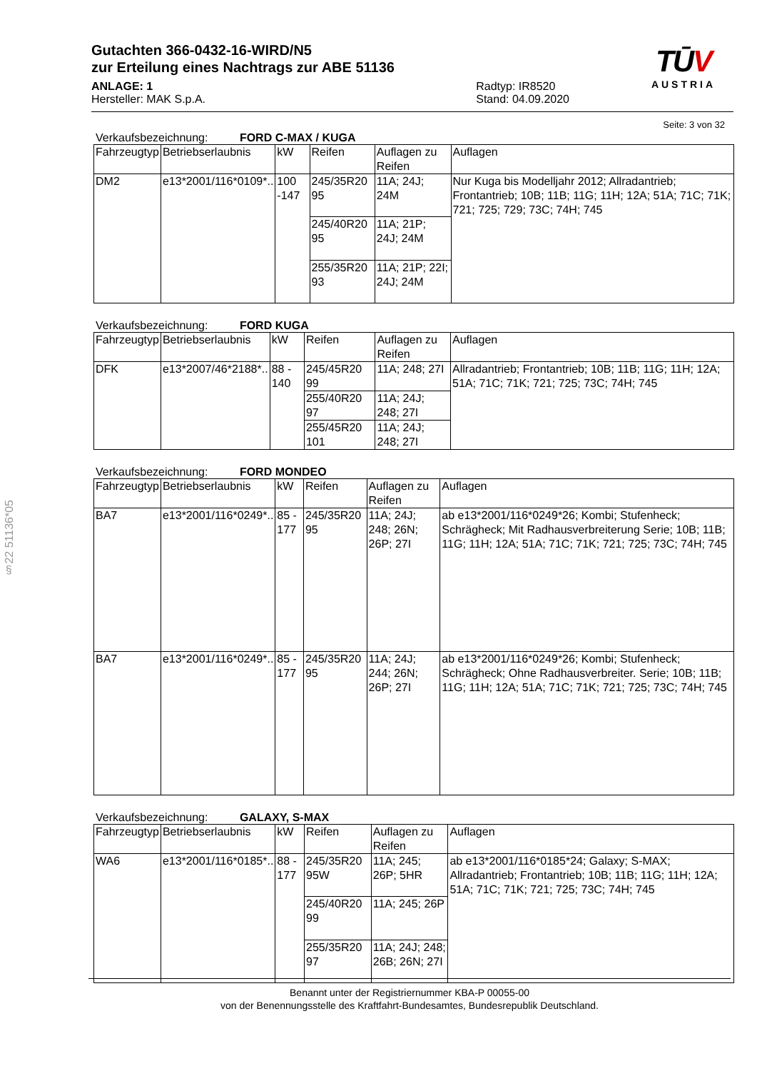§22 51136*05
TŪV
AUSTRIA
Gutachten 366-0432-16-WIRD/N5
zur Erteilung eines Nachtrags zur ABE 51136
ANLAGE: 1
Hersteller: MAK S.p.A.
Radtyp: IR8520
Stand: 04.09.2020
Seite: 3 von 32
Verkaufsbezeichnung: FORD C-MAX / KUGA
| Fahrzeugtyp | Betriebserlaubnis | kW | Reifen | Auflagen zu Reifen | Auflagen |
| --- | --- | --- | --- | --- | --- |
| DM2 | e13*2001/116*0109*.. | 100 -147 | 245/35R20 95 | 11A; 24J; 24M | Nur Kuga bis Modelljahr 2012; Allradantrieb; Frontantrieb; 10B; 11B; 11G; 11H; 12A; 51A; 71C; 71K; 721; 725; 729; 73C; 74H; 745 |
| | | | 245/40R20 95 | 11A; 21P; 24J; 24M | |
| | | | 255/35R20 93 | 11A; 21P; 22I; 24J; 24M | |
Verkaufsbezeichnung: FORD KUGA
| Fahrzeugtyp | Betriebserlaubnis | kW | Reifen | Auflagen zu Reifen | Auflagen |
| --- | --- | --- | --- | --- | --- |
| DFK | e13*2007/46*2188*.. | 88 - 140 | 245/45R20 99 | 11A; 248; 27I | Allradantrieb; Frontantrieb; 10B; 11B; 11G; 11H; 12A; 51A; 71C; 71K; 721; 725; 73C; 74H; 745 |
| | | | 255/40R20 97 | 11A; 24J; 248; 27I | |
| | | | 255/45R20 101 | 11A; 24J; 248; 27I | |
Verkaufsbezeichnung: FORD MONDEO
| Fahrzeugtyp | Betriebserlaubnis | kW | Reifen | Auflagen zu Reifen | Auflagen |
| --- | --- | --- | --- | --- | --- |
| BA7 | e13*2001/116*0249*.. | 85 - 177 | 245/35R20 95 | 11A; 24J; 248; 26N; 26P; 27I | ab e13*2001/116*0249*26; Kombi; Stufenheck; Schrägheck; Mit Radhausverbreiterung Serie; 10B; 11B; 11G; 11H; 12A; 51A; 71C; 71K; 721; 725; 73C; 74H; 745 |
| BA7 | e13*2001/116*0249*.. | 85 - 177 | 245/35R20 95 | 11A; 24J; 244; 26N; 26P; 27I | ab e13*2001/116*0249*26; Kombi; Stufenheck; Schrägheck; Ohne Radhausverbreiter. Serie; 10B; 11B; 11G; 11H; 12A; 51A; 71C; 71K; 721; 725; 73C; 74H; 745 |
Verkaufsbezeichnung: GALAXY, S-MAX
| Fahrzeugtyp | Betriebserlaubnis | kW | Reifen | Auflagen zu Reifen | Auflagen |
| --- | --- | --- | --- | --- | --- |
| WA6 | e13*2001/116*0185*.. | 88 - 177 | 245/35R20 95W | 11A; 245; 26P; 5HR | ab e13*2001/116*0185*24; Galaxy; S-MAX; Allradantrieb; Frontantrieb; 10B; 11B; 11G; 11H; 12A; 51A; 71C; 71K; 721; 725; 73C; 74H; 745 |
| | | | 245/40R20 99 | 11A; 245; 26P | |
| | | | 255/35R20 97 | 11A; 24J; 248; 26B; 26N; 27I | |
Benannt unter der Registriernummer KBA-P 00055-00
von der Benennungsstelle des Kraftfahrt-Bundesamtes, Bundesrepublik Deutschland.